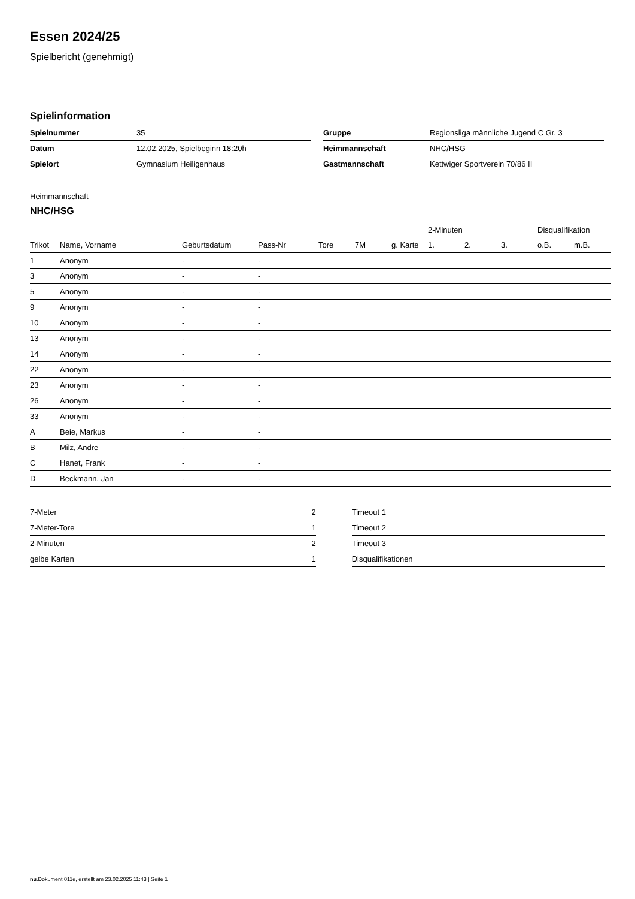Essen 2024/25
Spielbericht (genehmigt)
Spielinformation
| Spielnummer | 35 |
| Datum | 12.02.2025, Spielbeginn 18:20h |
| Spielort | Gymnasium Heiligenhaus |
| Gruppe | Regionsliga männliche Jugend C Gr. 3 |
| Heimmannschaft | NHC/HSG |
| Gastmannschaft | Kettwiger Sportverein 70/86 II |
Heimmannschaft
NHC/HSG
| | | | | | | | 2-Minuten | | | Disqualifikation | |
| --- | --- | --- | --- | --- | --- | --- | --- | --- | --- | --- | --- |
| Trikot | Name, Vorname | Geburtsdatum | Pass-Nr | Tore | 7M | g. Karte | 1. | 2. | 3. | o.B. | m.B. |
| 1 | Anonym | - | - | | | | | | | | |
| 3 | Anonym | - | - | | | | | | | | |
| 5 | Anonym | - | - | | | | | | | | |
| 9 | Anonym | - | - | | | | | | | | |
| 10 | Anonym | - | - | | | | | | | | |
| 13 | Anonym | - | - | | | | | | | | |
| 14 | Anonym | - | - | | | | | | | | |
| 22 | Anonym | - | - | | | | | | | | |
| 23 | Anonym | - | - | | | | | | | | |
| 26 | Anonym | - | - | | | | | | | | |
| 33 | Anonym | - | - | | | | | | | | |
| A | Beie, Markus | - | - | | | | | | | | |
| B | Milz, Andre | - | - | | | | | | | | |
| C | Hanet, Frank | - | - | | | | | | | | |
| D | Beckmann, Jan | - | - | | | | | | | | |
| 7-Meter | 2 |
| 7-Meter-Tore | 1 |
| 2-Minuten | 2 |
| gelbe Karten | 1 |
| Timeout 1 |
| Timeout 2 |
| Timeout 3 |
| Disqualifikationen |
nu.Dokument 011e, erstellt am 23.02.2025 11:43 | Seite 1